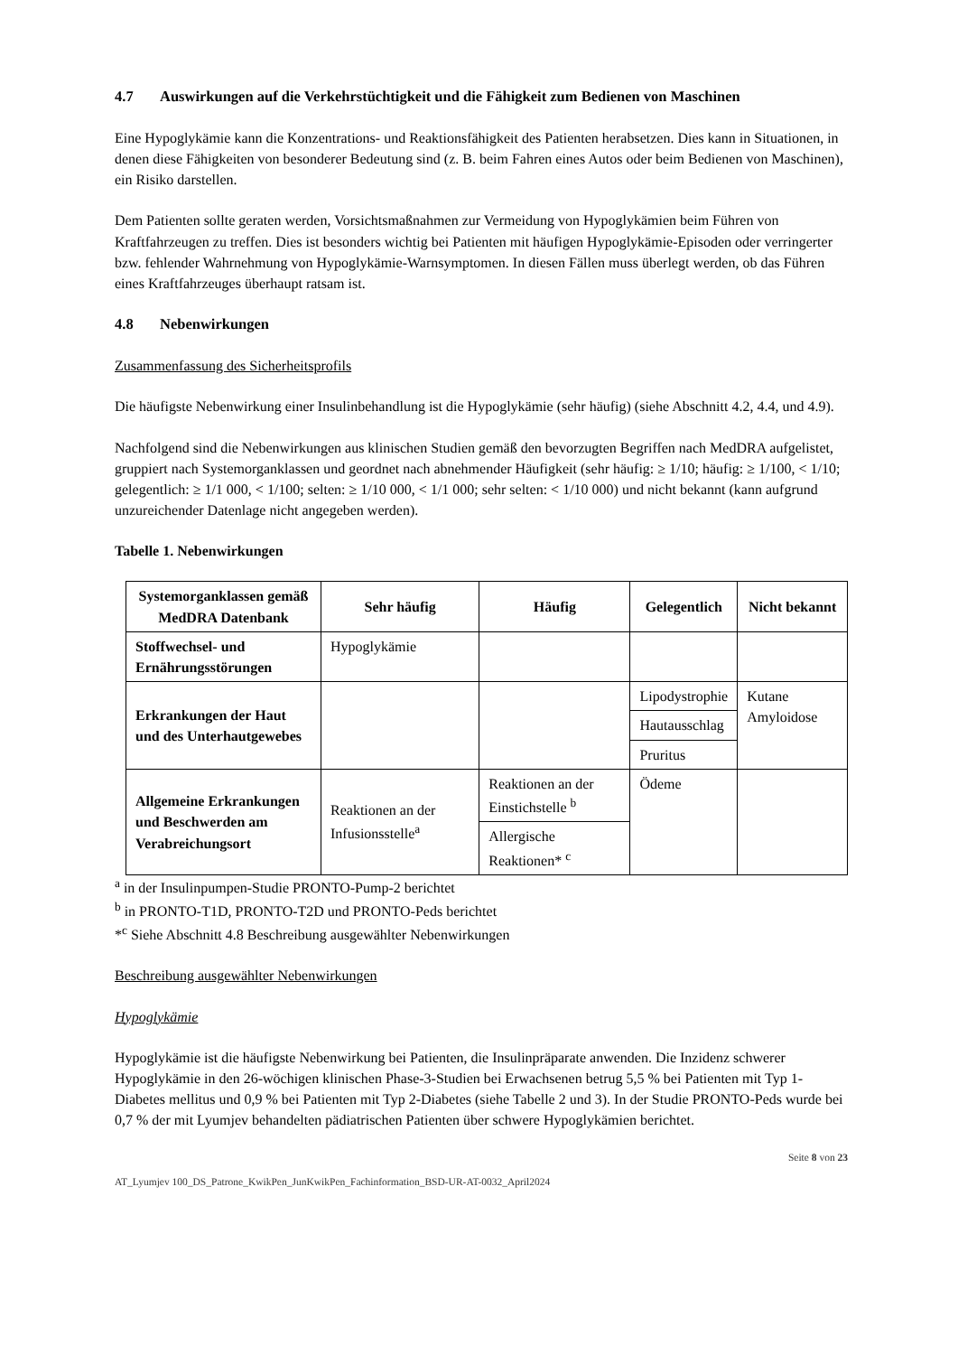4.7 Auswirkungen auf die Verkehrstüchtigkeit und die Fähigkeit zum Bedienen von Maschinen
Eine Hypoglykämie kann die Konzentrations- und Reaktionsfähigkeit des Patienten herabsetzen. Dies kann in Situationen, in denen diese Fähigkeiten von besonderer Bedeutung sind (z. B. beim Fahren eines Autos oder beim Bedienen von Maschinen), ein Risiko darstellen.
Dem Patienten sollte geraten werden, Vorsichtsmaßnahmen zur Vermeidung von Hypoglykämien beim Führen von Kraftfahrzeugen zu treffen. Dies ist besonders wichtig bei Patienten mit häufigen Hypoglykämie-Episoden oder verringerter bzw. fehlender Wahrnehmung von Hypoglykämie-Warnsymptomen. In diesen Fällen muss überlegt werden, ob das Führen eines Kraftfahrzeuges überhaupt ratsam ist.
4.8 Nebenwirkungen
Zusammenfassung des Sicherheitsprofils
Die häufigste Nebenwirkung einer Insulinbehandlung ist die Hypoglykämie (sehr häufig) (siehe Abschnitt 4.2, 4.4, und 4.9).
Nachfolgend sind die Nebenwirkungen aus klinischen Studien gemäß den bevorzugten Begriffen nach MedDRA aufgelistet, gruppiert nach Systemorganklassen und geordnet nach abnehmender Häufigkeit (sehr häufig: ≥ 1/10; häufig: ≥ 1/100, < 1/10; gelegentlich: ≥ 1/1 000, < 1/100; selten: ≥ 1/10 000, < 1/1 000; sehr selten: < 1/10 000) und nicht bekannt (kann aufgrund unzureichender Datenlage nicht angegeben werden).
Tabelle 1. Nebenwirkungen
| Systemorganklassen gemäß MedDRA Datenbank | Sehr häufig | Häufig | Gelegentlich | Nicht bekannt |
| --- | --- | --- | --- | --- |
| Stoffwechsel- und Ernährungsstörungen | Hypoglykämie | | | |
| Erkrankungen der Haut und des Unterhautgewebes | | | Lipodystrophie | Kutane Amyloidose |
| | | | Hautausschlag | |
| | | | Pruritus | |
| Allgemeine Erkrankungen und Beschwerden am Verabreichungsort | Reaktionen an der Infusionsstelle<sup>a</sup> | Reaktionen an der Einstichstelle <sup>b</sup> | Ödeme | |
| | | Allergische Reaktionen* <sup>c</sup> | | |
<sup>a</sup> in der Insulinpumpen-Studie PRONTO-Pump-2 berichtet
<sup>b</sup> in PRONTO-T1D, PRONTO-T2D und PRONTO-Peds berichtet
*<sup>c</sup> Siehe Abschnitt 4.8 Beschreibung ausgewählter Nebenwirkungen
Beschreibung ausgewählter Nebenwirkungen
Hypoglykämie
Hypoglykämie ist die häufigste Nebenwirkung bei Patienten, die Insulinpräparate anwenden. Die Inzidenz schwerer Hypoglykämie in den 26-wöchigen klinischen Phase-3-Studien bei Erwachsenen betrug 5,5 % bei Patienten mit Typ 1-Diabetes mellitus und 0,9 % bei Patienten mit Typ 2-Diabetes (siehe Tabelle 2 und 3). In der Studie PRONTO-Peds wurde bei 0,7 % der mit Lyumjev behandelten pädiatrischen Patienten über schwere Hypoglykämien berichtet.
Seite 8 von 23
AT_Lyumjev 100_DS_Patrone_KwikPen_JunKwikPen_Fachinformation_BSD-UR-AT-0032_April2024